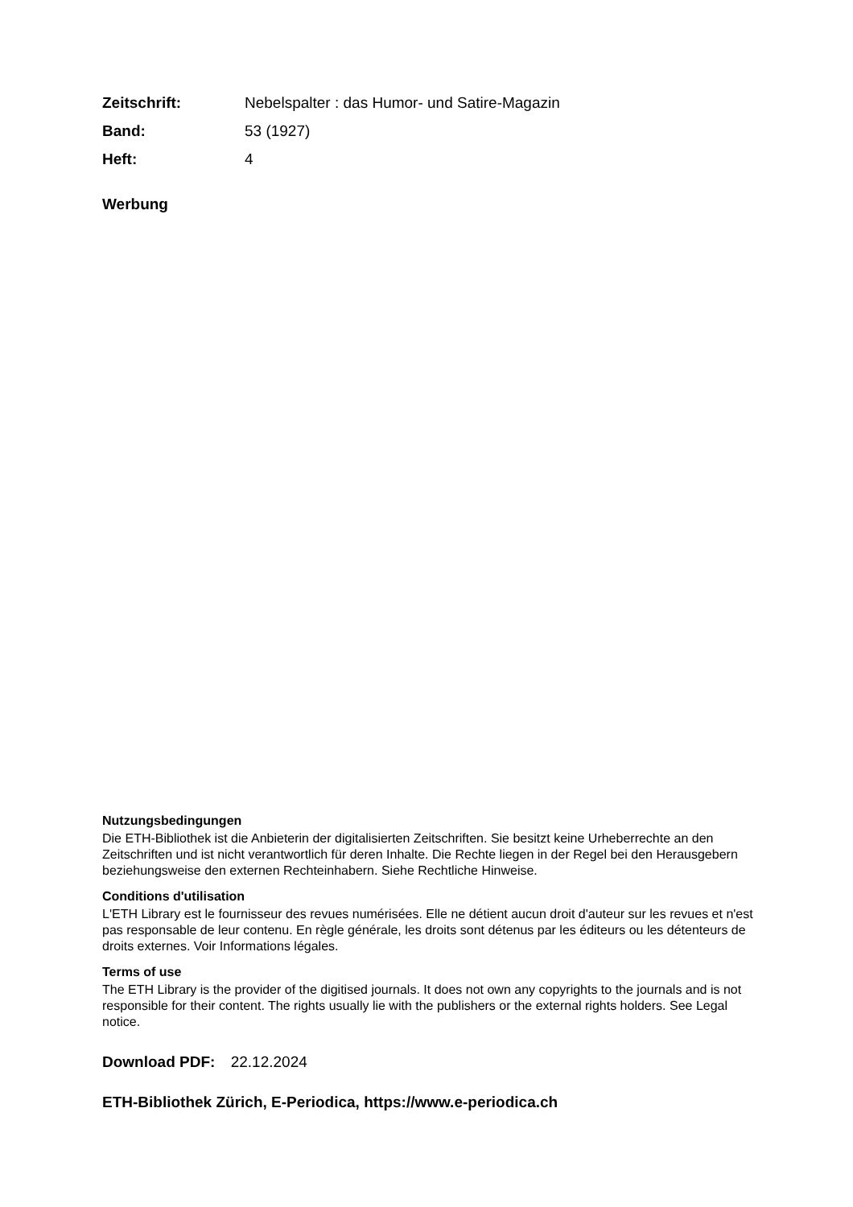Zeitschrift: Nebelspalter : das Humor- und Satire-Magazin
Band: 53 (1927)
Heft: 4
Werbung
Nutzungsbedingungen
Die ETH-Bibliothek ist die Anbieterin der digitalisierten Zeitschriften. Sie besitzt keine Urheberrechte an den Zeitschriften und ist nicht verantwortlich für deren Inhalte. Die Rechte liegen in der Regel bei den Herausgebern beziehungsweise den externen Rechteinhabern. Siehe Rechtliche Hinweise.
Conditions d'utilisation
L'ETH Library est le fournisseur des revues numérisées. Elle ne détient aucun droit d'auteur sur les revues et n'est pas responsable de leur contenu. En règle générale, les droits sont détenus par les éditeurs ou les détenteurs de droits externes. Voir Informations légales.
Terms of use
The ETH Library is the provider of the digitised journals. It does not own any copyrights to the journals and is not responsible for their content. The rights usually lie with the publishers or the external rights holders. See Legal notice.
Download PDF: 22.12.2024
ETH-Bibliothek Zürich, E-Periodica, https://www.e-periodica.ch